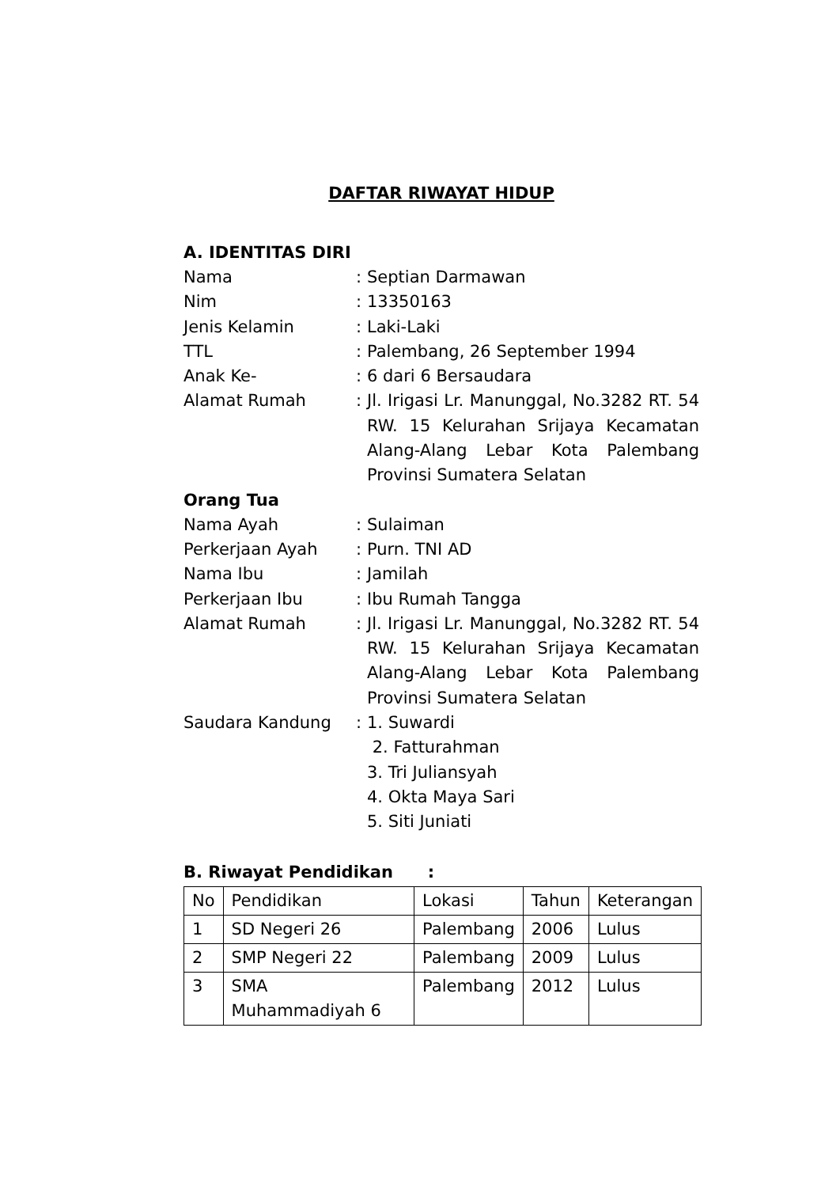DAFTAR RIWAYAT HIDUP
A. IDENTITAS DIRI
Nama : Septian Darmawan
Nim : 13350163
Jenis Kelamin : Laki-Laki
TTL : Palembang, 26 September 1994
Anak Ke- : 6 dari 6 Bersaudara
Alamat Rumah : Jl. Irigasi Lr. Manunggal, No.3282 RT. 54 RW. 15 Kelurahan Srijaya Kecamatan Alang-Alang Lebar Kota Palembang Provinsi Sumatera Selatan
Orang Tua
Nama Ayah : Sulaiman
Perkerjaan Ayah : Purn. TNI AD
Nama Ibu : Jamilah
Perkerjaan Ibu : Ibu Rumah Tangga
Alamat Rumah : Jl. Irigasi Lr. Manunggal, No.3282 RT. 54 RW. 15 Kelurahan Srijaya Kecamatan Alang-Alang Lebar Kota Palembang Provinsi Sumatera Selatan
Saudara Kandung : 1. Suwardi
2. Fatturahman
3. Tri Juliansyah
4. Okta Maya Sari
5. Siti Juniati
B. Riwayat Pendidikan :
| No | Pendidikan | Lokasi | Tahun | Keterangan |
| 1 | SD Negeri 26 | Palembang | 2006 | Lulus |
| 2 | SMP Negeri 22 | Palembang | 2009 | Lulus |
| 3 | SMA Muhammadiyah 6 | Palembang | 2012 | Lulus |